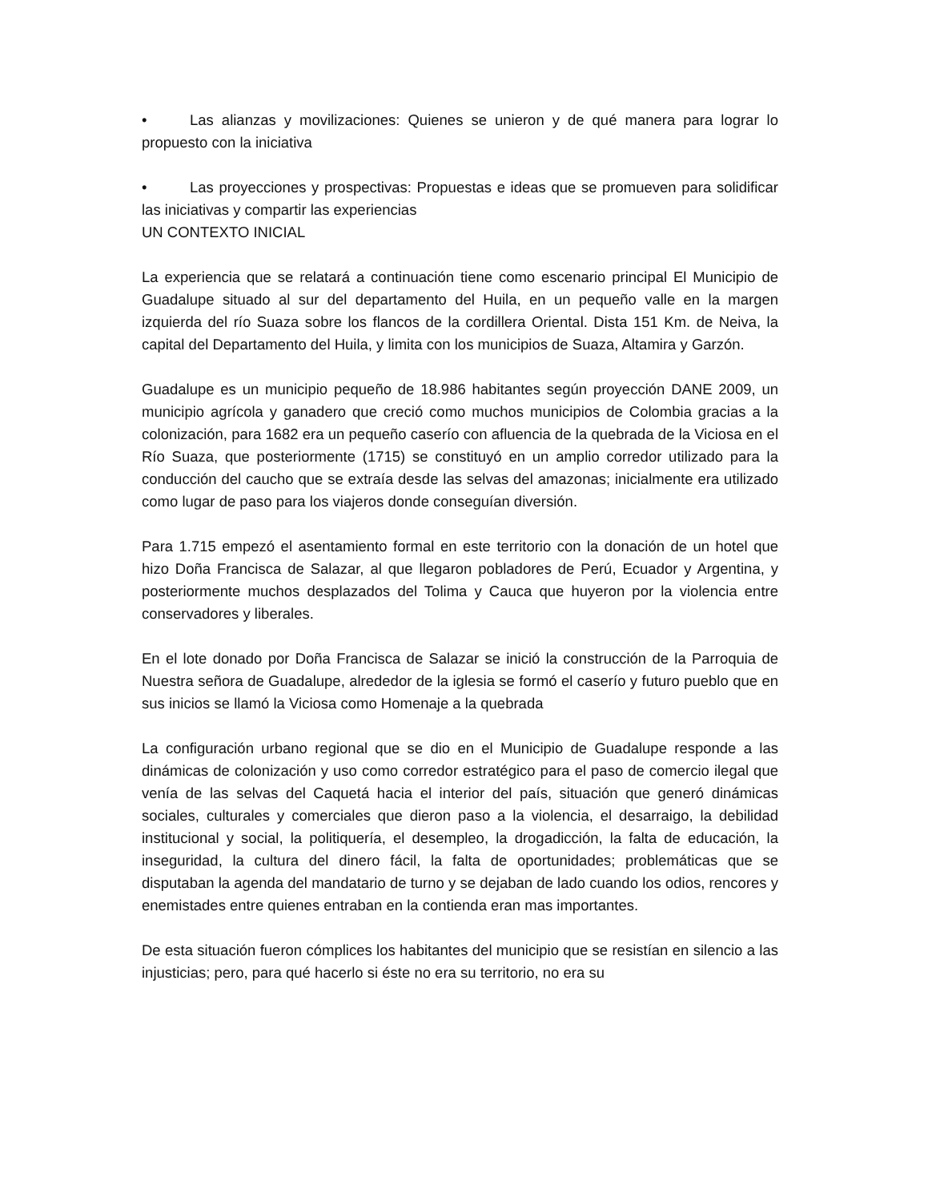• Las alianzas y movilizaciones: Quienes se unieron y de qué manera para lograr lo propuesto con la iniciativa
• Las proyecciones y prospectivas: Propuestas e ideas que se promueven para solidificar las iniciativas y compartir las experiencias
UN CONTEXTO INICIAL
La experiencia que se relatará a continuación tiene como escenario principal El Municipio de Guadalupe situado al sur del departamento del Huila, en un pequeño valle en la margen izquierda del río Suaza sobre los flancos de la cordillera Oriental. Dista 151 Km. de Neiva, la capital del Departamento del Huila, y limita con los municipios de Suaza, Altamira y Garzón.
Guadalupe es un municipio pequeño de 18.986 habitantes según proyección DANE 2009, un municipio agrícola y ganadero que creció como muchos municipios de Colombia gracias a la colonización, para 1682 era un pequeño caserío con afluencia de la quebrada de la Viciosa en el Río Suaza, que posteriormente (1715) se constituyó en un amplio corredor utilizado para la conducción del caucho que se extraía desde las selvas del amazonas; inicialmente era utilizado como lugar de paso para los viajeros donde conseguían diversión.
Para 1.715 empezó el asentamiento formal en este territorio con la donación de un hotel que hizo Doña Francisca de Salazar, al que llegaron pobladores de Perú, Ecuador y Argentina, y posteriormente muchos desplazados del Tolima y Cauca que huyeron por la violencia entre conservadores y liberales.
En el lote donado por Doña Francisca de Salazar se inició la construcción de la Parroquia de Nuestra señora de Guadalupe, alrededor de la iglesia se formó el caserío y futuro pueblo que en sus inicios se llamó la Viciosa como Homenaje a la quebrada
La configuración urbano regional que se dio en el Municipio de Guadalupe responde a las dinámicas de colonización y uso como corredor estratégico para el paso de comercio ilegal que venía de las selvas del Caquetá hacia el interior del país, situación que generó dinámicas sociales, culturales y comerciales que dieron paso a la violencia, el desarraigo, la debilidad institucional y social, la politiquería, el desempleo, la drogadicción, la falta de educación, la inseguridad, la cultura del dinero fácil, la falta de oportunidades; problemáticas que se disputaban la agenda del mandatario de turno y se dejaban de lado cuando los odios, rencores y enemistades entre quienes entraban en la contienda eran mas importantes.
De esta situación fueron cómplices los habitantes del municipio que se resistían en silencio a las injusticias; pero, para qué hacerlo si éste no era su territorio, no era su